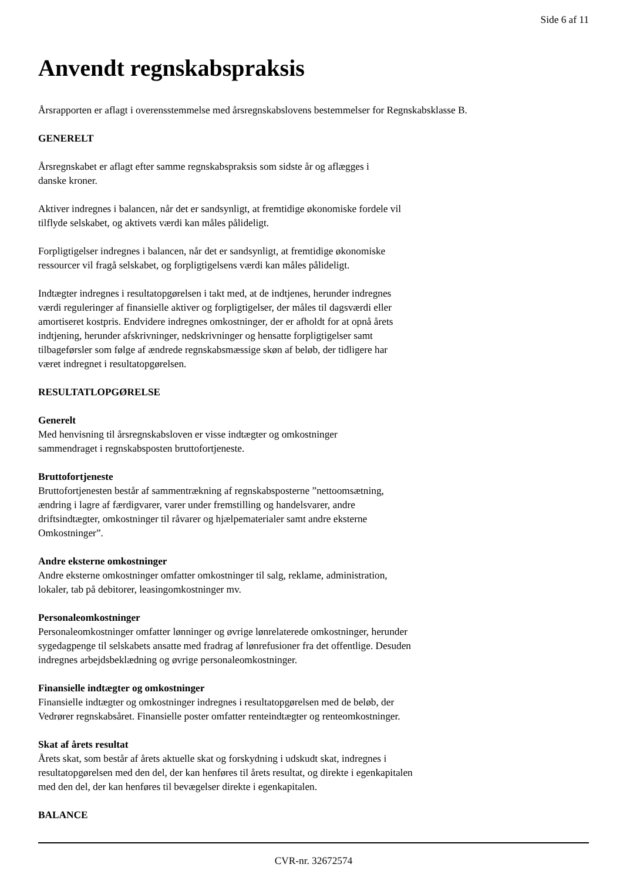Side 6 af 11
Anvendt regnskabspraksis
Årsrapporten er aflagt i overensstemmelse med årsregnskabslovens bestemmelser for Regnskabsklasse B.
GENERELT
Årsregnskabet er aflagt efter samme regnskabspraksis som sidste år og aflægges i
danske kroner.
Aktiver indregnes i balancen, når det er sandsynligt, at fremtidige økonomiske fordele vil
tilflyde selskabet, og aktivets værdi kan måles pålideligt.
Forpligtigelser indregnes i balancen, når det er sandsynligt, at fremtidige økonomiske
ressourcer vil fragå selskabet, og forpligtigelsens værdi kan måles pålideligt.
Indtægter indregnes i resultatopgørelsen i takt med, at de indtjenes, herunder indregnes
værdi reguleringer af finansielle aktiver og forpligtigelser, der måles til dagsværdi eller
amortiseret kostpris. Endvidere indregnes omkostninger, der er afholdt for at opnå årets
indtjening, herunder afskrivninger, nedskrivninger og hensatte forpligtigelser samt
tilbageførsler som følge af ændrede regnskabsmæssige skøn af beløb, der tidligere har
været indregnet i resultatopgørelsen.
RESULTATLOPGØRELSE
Generelt
Med henvisning til årsregnskabsloven er visse indtægter og omkostninger
sammendraget i regnskabsposten bruttofortjeneste.
Bruttofortjeneste
Bruttofortjenesten består af sammentrækning af regnskabsposterne ”nettoomsætning,
ændring i lagre af færdigvarer, varer under fremstilling og handelsvarer, andre
driftsindtægter, omkostninger til råvarer og hjælpematerialer samt andre eksterne
Omkostninger”.
Andre eksterne omkostninger
Andre eksterne omkostninger omfatter omkostninger til salg, reklame, administration,
lokaler, tab på debitorer, leasingomkostninger mv.
Personaleomkostninger
Personaleomkostninger omfatter lønninger og øvrige lønrelaterede omkostninger, herunder
sygedagpenge til selskabets ansatte med fradrag af lønrefusioner fra det offentlige. Desuden
indregnes arbejdsbeklædning og øvrige personaleomkostninger.
Finansielle indtægter og omkostninger
Finansielle indtægter og omkostninger indregnes i resultatopgørelsen med de beløb, der
Vedrører regnskabsåret. Finansielle poster omfatter renteindtægter og renteomkostninger.
Skat af årets resultat
Årets skat, som består af årets aktuelle skat og forskydning i udskudt skat, indregnes i
resultatopgørelsen med den del, der kan henføres til årets resultat, og direkte i egenkapitalen
med den del, der kan henføres til bevægelser direkte i egenkapitalen.
BALANCE
CVR-nr. 32672574